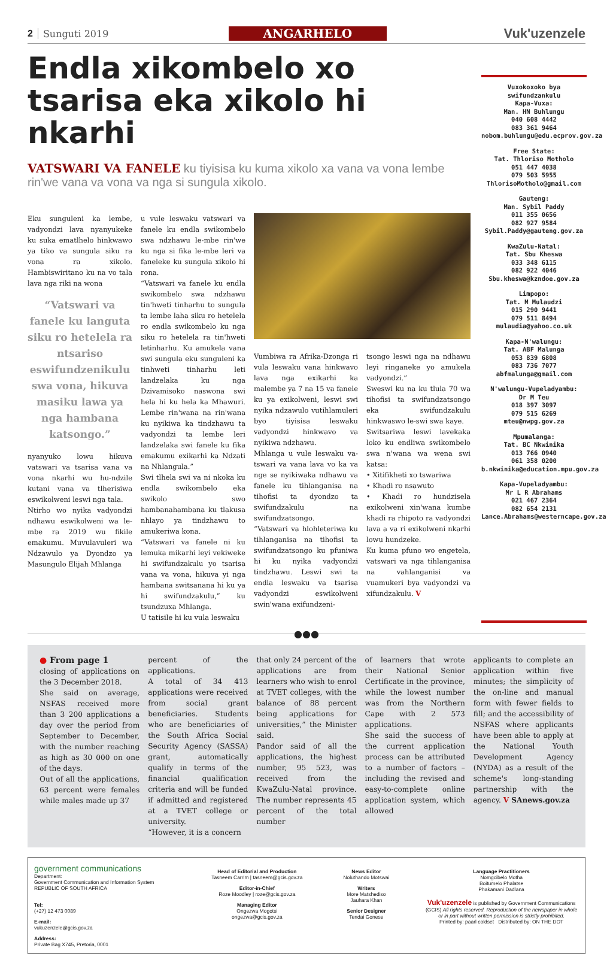2 Sunguti 2019 ANGARHELO Vuk'uzenzele
Endla xikombelo xo tsarisa eka xikolo hi nkarhi
VATSWARI VA FANELE ku tiyisisa ku kuma xikolo xa vana va vona lembe rin'we vana va vona va nga si sungula xikolo.
Eku sunguleni ka lembe, vadyondzi lava nyanyukeke ku suka ematlhelo hinkwawo ya tiko va sungula siku ra vona ra xikolo. Hambiswiritano ku na vo tala lava nga riki na wona
“Vatswari va fanele ku languta siku ro hetelela ra ntsariso eswifundzenikulu swa vona, hikuva masiku lawa ya nga hambana katsongo.”
nyanyuko lowu hikuva vatswari va tsarisa vana va vona nkarhi wu hu-ndzile kutani vana va tlherisiwa eswikolweni leswi nga tala.
Ntirho wo nyika vadyondzi ndhawu eswikolweni wa le-mbe ra 2019 wu fikile emakumu. Muvulavuleri wa Ndzawulo ya Dyondzo ya Masungulo Elijah Mhlanga
u vule leswaku vatswari va fanele ku endla swikombelo swa ndzhawu le-mbe rin'we ku nga si fika le-mbe leri va faneleke ku sungula xikolo hi rona.
“Vatswari va fanele ku endla swikombelo swa ndzhawu tin'hweti tinharhu to sungula ta lembe laha siku ro hetelela ro endla swikombelo ku nga siku ro hetelela ra tin'hweti letinharhu. Ku amukela vana swi sungula eku sunguleni ka tinhweti tinharhu leti landzelaka ku nga Dzivamisoko naswona swi hela hi ku hela ka Mhawuri. Lembe rin'wana na rin'wana ku nyikiwa ka tindzhawu ta vadyondzi ta lembe leri landzelaka swi fanele ku fika emakumu exikarhi ka Ndzati na Nhlangula.”
Swi tlhela swi va ni nkoka ku endla swikombelo eka swikolo swo hambanahambana ku tlakusa nhlayo ya tindzhawu to amukeriwa kona.
“Vatswari va fanele ni ku lemuka mikarhi leyi vekiweke hi swifundzakulu yo tsarisa vana va vona, hikuva yi nga hambana switsanana hi ku ya hi swifundzakulu,” ku tsundzuxa Mhlanga.
U tatisile hi ku vula leswaku
Vumbiwa ra Afrika-Dzonga ri vula leswaku vana hinkwavo lava nga exikarhi ka malembe ya 7 na 15 va fanele ku ya exikolweni, leswi swi nyika ndzawulo vutihlamuleri byo tiyisisa leswaku vadyondzi hinkwavo va nyikiwa ndzhawu.
Mhlanga u vule leswaku va-tswari va vana lava vo ka va nge se nyikiwaka ndhawu va fanele ku tihlanganisa na tihofisi ta dyondzo ta swifundzakulu na swifundzatsongo.
“Vatswari va hlohleteriwa ku tihlanganisa na tihofisi ta swifundzatsongo ku pfuniwa hi ku nyika vadyondzi tindzhawu. Leswi swi ta endla leswaku va tsarisa vadyondzi eswikolweni swin'wana exifundzeni-
tsongo leswi nga na ndhawu leyi ringaneke yo amukela vadyondzi.”
Sweswi ku na ku tlula 70 wa tihofisi ta swifundzatsongo eka swifundzakulu hinkwaswo le-swi swa kaye.
Switsariwa leswi lavekaka loko ku endliwa swikombelo swa n'wana wa wena swi katsa:
• Xitifikheti xo tswariwa
• Khadi ro nsawuto
• Khadi ro hundzisela exikolweni xin'wana kumbe khadi ra rhipoto ra vadyondzi lava a va ri exikolweni nkarhi lowu hundzeke.
Ku kuma pfuno wo engetela, vatswari va nga tihlanganisa na vahlanganisi va vuamukeri bya vadyondzi va xifundzakulu. V
Vuxokoxoko bya swifundzankulu
Kapa-Vuxa:
Man. HN Buhlungu
040 608 4442
083 361 9464
nobom.buhlungu@edu.ecprov.gov.za
Free State:
Tat. Thloriso Motholo
051 447 4038
079 503 5955
ThlorisoMotholo@gmail.com
Gauteng:
Man. Sybil Paddy
011 355 0656
082 927 9584
Sybil.Paddy@gauteng.gov.za
KwaZulu-Natal:
Tat. Sbu Kheswa
033 348 6115
082 922 4046
Sbu.kheswa@kzndoe.gov.za
Limpopo:
Tat. M Mulaudzi
015 290 9441
079 511 8494
mulaudia@yahoo.co.uk
Kapa-N'walungu:
Tat. ABF Malunga
053 839 6808
083 736 7077
abfmalunga@gmail.com
N'walungu-Vupeladyambu:
Dr M Teu
018 397 3097
079 515 6269
mteu@nwpg.gov.za
Mpumalanga:
Tat. BC Nkwinika
013 766 0940
061 358 0200
b.nkwinika@education.mpu.gov.za
Kapa-Vupeladyambu:
Mr L R Abrahams
021 467 2364
082 654 2131
Lance.Abrahams@westerncape.gov.za
●●●
● From page 1
closing of applications on the 3 December 2018.
She said on average, NSFAS received more than 3 200 applications a day over the period from September to December, with the number reaching as high as 30 000 on one of the days.
Out of all the applications, 63 percent were females while males made up 37
percent of the applications.
A total of 34 413 applications were received from social grant beneficiaries. Students who are beneficiaries of the South Africa Social Security Agency (SASSA) grant, automatically qualify in terms of the financial qualification criteria and will be funded if admitted and registered at a TVET college or university.
“However, it is a concern
that only 24 percent of the applications are from learners who wish to enrol at TVET colleges, with the balance of 88 percent being applications for universities,” the Minister said.
Pandor said of all the applications, the highest number, 95 523, was received from the KwaZulu-Natal province. The number represents 45 percent of the total number
of learners that wrote their National Senior Certificate in the province, while the lowest number was from the Northern Cape with 2 573 applications.
She said the success of the current application process can be attributed to a number of factors – including the revised and easy-to-complete online application system, which allowed
applicants to complete an application within five minutes; the simplicity of the on-line and manual form with fewer fields to fill; and the accessibility of NSFAS where applicants have been able to apply at the National Youth Development Agency (NYDA) as a result of the scheme's long-standing partnership with the agency. V SAnews.gov.za
government communications
Department:
Government Communication and Information System
REPUBLIC OF SOUTH AFRICA
Tel:
(+27) 12 473 0089
E-mail:
vukuzenzele@gcis.gov.za
Address:
Private Bag X745, Pretoria, 0001
Head of Editorial and Production
Tasneem Carrim | tasneem@gcis.gov.za
Editor-in-Chief
Roze Moodley | roze@gcis.gov.za
Managing Editor
Ongezwa Mogotsi
ongezwa@gcis.gov.za
News Editor
Noluthando Motswai
Writers
More Matshediso
Jauhara Khan
Senior Designer
Tendai Gonese
Language Practitioners
Nomgcibelo Motha
Boitumelo Phalatse
Phakamani Dadlana
Vuk'uzenzele is published by Government Communications (GCIS) All rights reserved. Reproduction of the newspaper in whole or in part without written permission is strictly prohibited.
Printed by: paarl coldset Distributed by: ON THE DOT